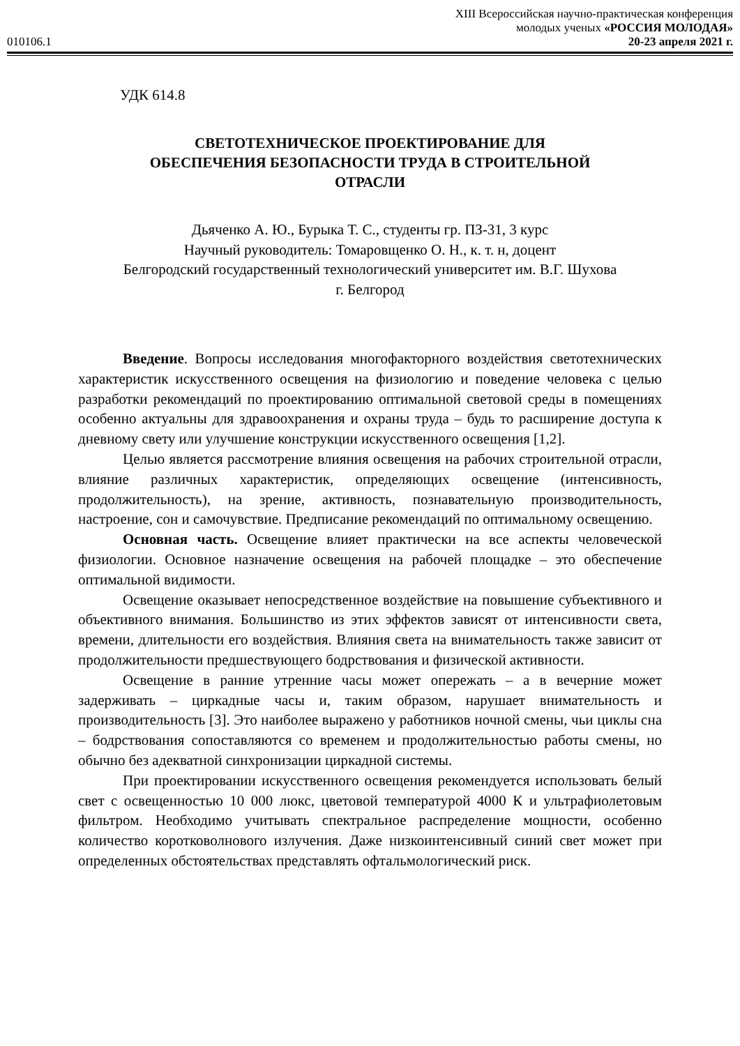010106.1
XIII Всероссийская научно-практическая конференция
молодых ученых «РОССИЯ МОЛОДАЯ»
20-23 апреля 2021 г.
УДК 614.8
СВЕТОТЕХНИЧЕСКОЕ ПРОЕКТИРОВАНИЕ ДЛЯ
ОБЕСПЕЧЕНИЯ БЕЗОПАСНОСТИ ТРУДА В СТРОИТЕЛЬНОЙ
ОТРАСЛИ
Дьяченко А. Ю., Бурыка Т. С., студенты гр. ПЗ-31, 3 курс
Научный руководитель: Томаровщенко О. Н., к. т. н, доцент
Белгородский государственный технологический университет им. В.Г. Шухова
г. Белгород
Введение. Вопросы исследования многофакторного воздействия светотехнических характеристик искусственного освещения на физиологию и поведение человека с целью разработки рекомендаций по проектированию оптимальной световой среды в помещениях особенно актуальны для здравоохранения и охраны труда – будь то расширение доступа к дневному свету или улучшение конструкции искусственного освещения [1,2].
Целью является рассмотрение влияния освещения на рабочих строительной отрасли, влияние различных характеристик, определяющих освещение (интенсивность, продолжительность), на зрение, активность, познавательную производительность, настроение, сон и самочувствие. Предписание рекомендаций по оптимальному освещению.
Основная часть. Освещение влияет практически на все аспекты человеческой физиологии. Основное назначение освещения на рабочей площадке – это обеспечение оптимальной видимости.
Освещение оказывает непосредственное воздействие на повышение субъективного и объективного внимания. Большинство из этих эффектов зависят от интенсивности света, времени, длительности его воздействия. Влияния света на внимательность также зависит от продолжительности предшествующего бодрствования и физической активности.
Освещение в ранние утренние часы может опережать – а в вечерние может задерживать – циркадные часы и, таким образом, нарушает внимательность и производительность [3]. Это наиболее выражено у работников ночной смены, чьи циклы сна – бодрствования сопоставляются со временем и продолжительностью работы смены, но обычно без адекватной синхронизации циркадной системы.
При проектировании искусственного освещения рекомендуется использовать белый свет с освещенностью 10 000 люкс, цветовой температурой 4000 К и ультрафиолетовым фильтром. Необходимо учитывать спектральное распределение мощности, особенно количество коротковолнового излучения. Даже низкоинтенсивный синий свет может при определенных обстоятельствах представлять офтальмологический риск.